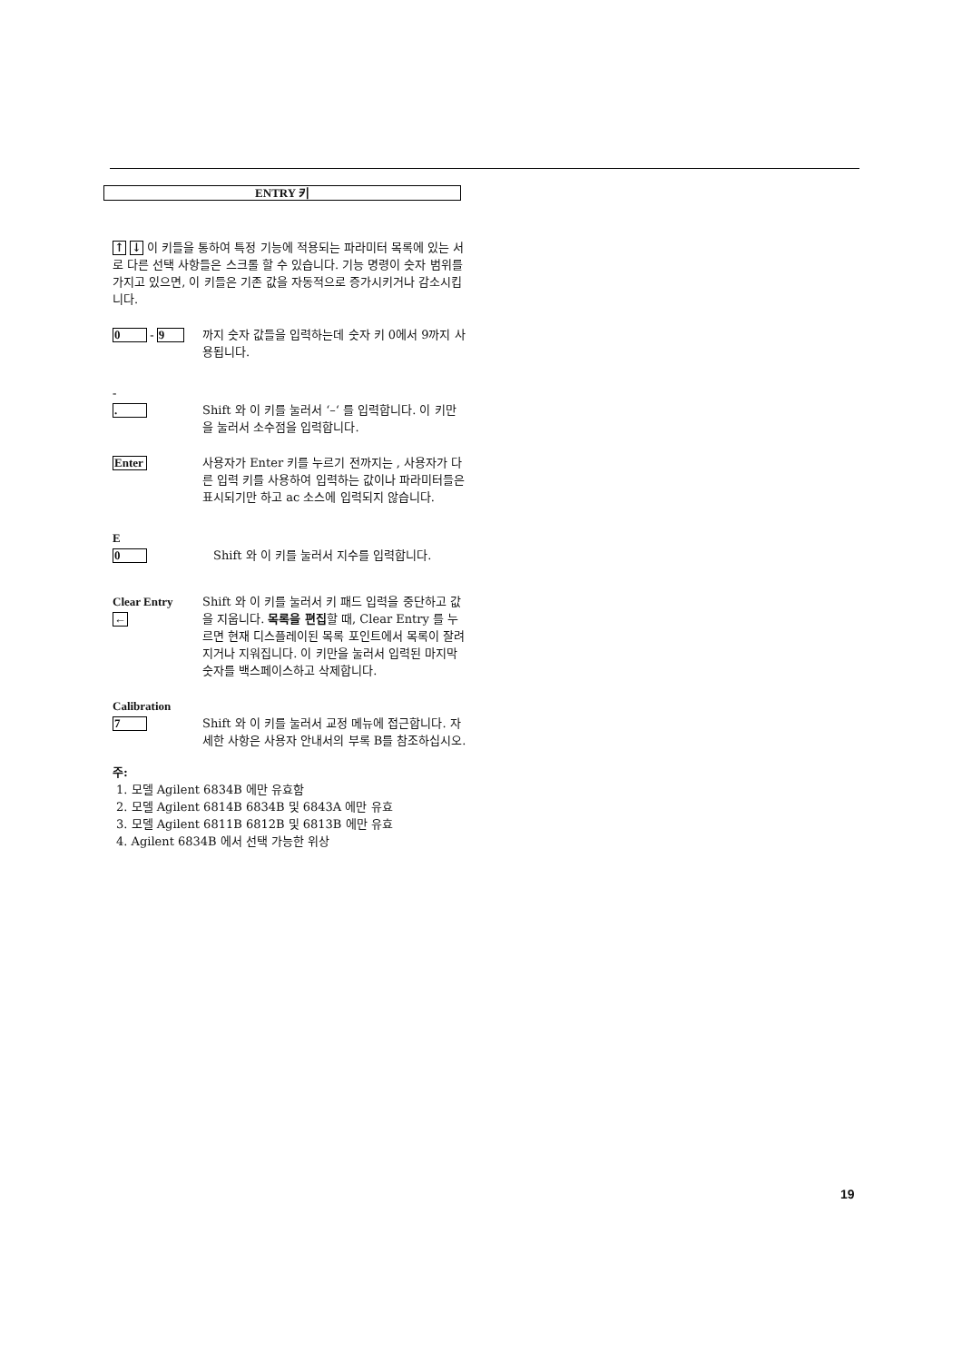ENTRY 키
↑ ↓ 이 키들을 통하여 특정 기능에 적용되는 파라미터 목록에 있는 서로 다른 선택 사항들은 스크롤 할 수 있습니다. 기능 명령이 숫자 범위를 가지고 있으면, 이 키들은 기존 값을 자동적으로 증가시키거나 감소시킵니다.
0 - 9
까지 숫자 값들을 입력하는데 숫자 키 0에서 9까지 사용됩니다.
-
.
Shift 와 이 키를 눌러서 ‘–‘ 를 입력합니다. 이 키만을 눌러서 소수점을 입력합니다.
Enter
사용자가 Enter 키를 누르기 전까지는 , 사용자가 다른 입력 키를 사용하여 입력하는 값이나 파라미터들은 표시되기만 하고 ac 소스에 입력되지 않습니다.
E
0
Shift 와 이 키를 눌러서 지수를 입력합니다.
Clear Entry
←
Shift 와 이 키를 눌러서 키 패드 입력을 중단하고 값을 지웁니다. 목록을 편집할 때, Clear Entry 를 누르면 현재 디스플레이된 목록 포인트에서 목록이 잘려지거나 지워집니다. 이 키만을 눌러서 입력된 마지막 숫자를 백스페이스하고 삭제합니다.
Calibration
7
Shift 와 이 키를 눌러서 교정 메뉴에 접근합니다. 자세한 사항은 사용자 안내서의 부록 B를 참조하십시오.
주:
1. 모델 Agilent 6834B 에만 유효함
2. 모델 Agilent 6814B 6834B 및 6843A 에만 유효
3. 모델 Agilent 6811B 6812B 및 6813B 에만 유효
4. Agilent 6834B 에서 선택 가능한 위상
19